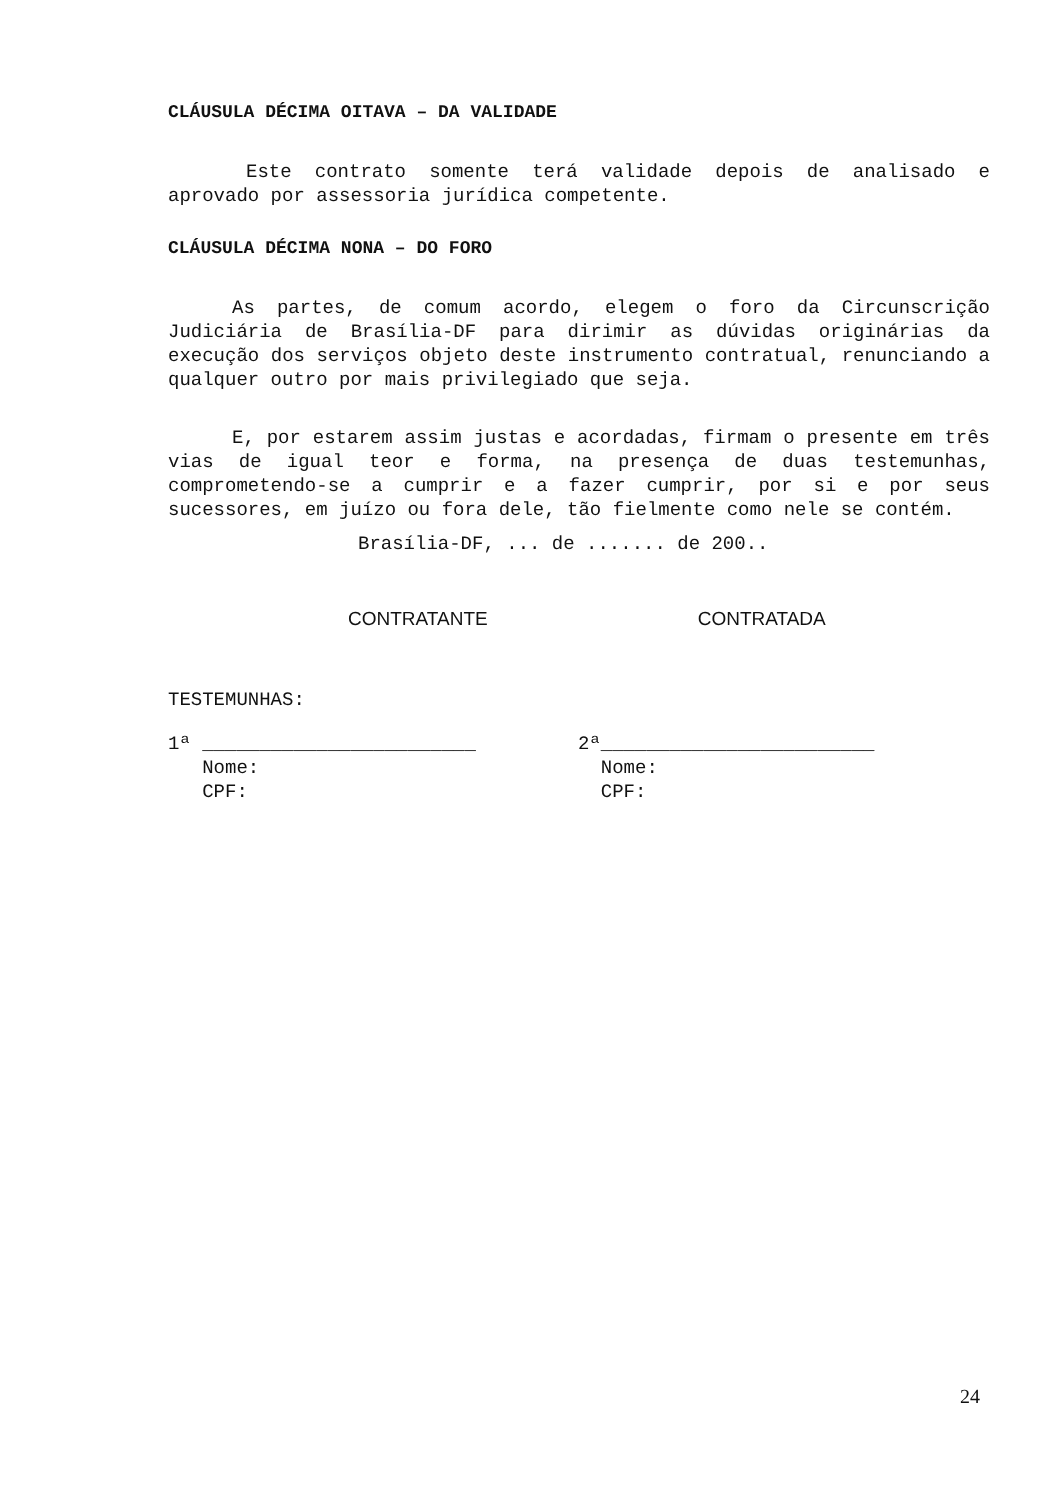CLÁUSULA DÉCIMA OITAVA – DA VALIDADE
Este contrato somente terá validade depois de analisado e aprovado por assessoria jurídica competente.
CLÁUSULA DÉCIMA NONA – DO FORO
As partes, de comum acordo, elegem o foro da Circunscrição Judiciária de Brasília-DF para dirimir as dúvidas originárias da execução dos serviços objeto deste instrumento contratual, renunciando a qualquer outro por mais privilegiado que seja.
E, por estarem assim justas e acordadas, firmam o presente em três vias de igual teor e forma, na presença de duas testemunhas, comprometendo-se a cumprir e a fazer cumprir, por si e por seus sucessores, em juízo ou fora dele, tão fielmente como nele se contém.
Brasília-DF, ... de ....... de 200..
CONTRATANTE CONTRATADA
TESTEMUNHAS:
1ª ________________________
Nome:
CPF:
2ª________________________
Nome:
CPF:
24